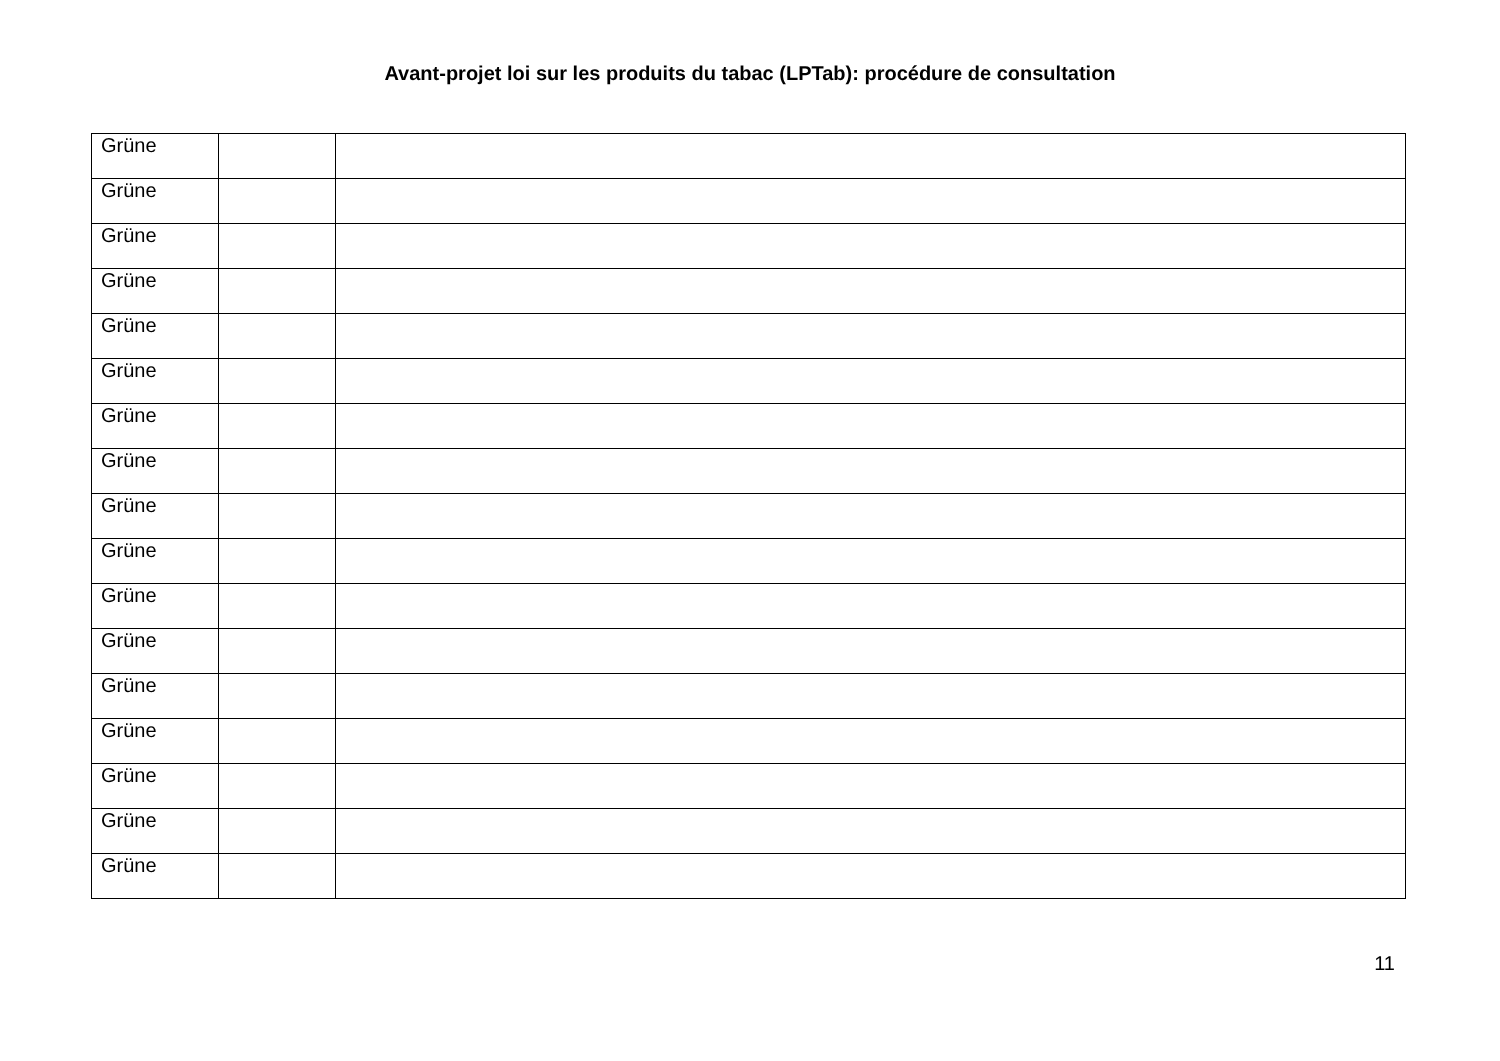Avant-projet loi sur les produits du tabac (LPTab): procédure de consultation
| Grüne | | |
| Grüne | | |
| Grüne | | |
| Grüne | | |
| Grüne | | |
| Grüne | | |
| Grüne | | |
| Grüne | | |
| Grüne | | |
| Grüne | | |
| Grüne | | |
| Grüne | | |
| Grüne | | |
| Grüne | | |
| Grüne | | |
| Grüne | | |
| Grüne | | |
11